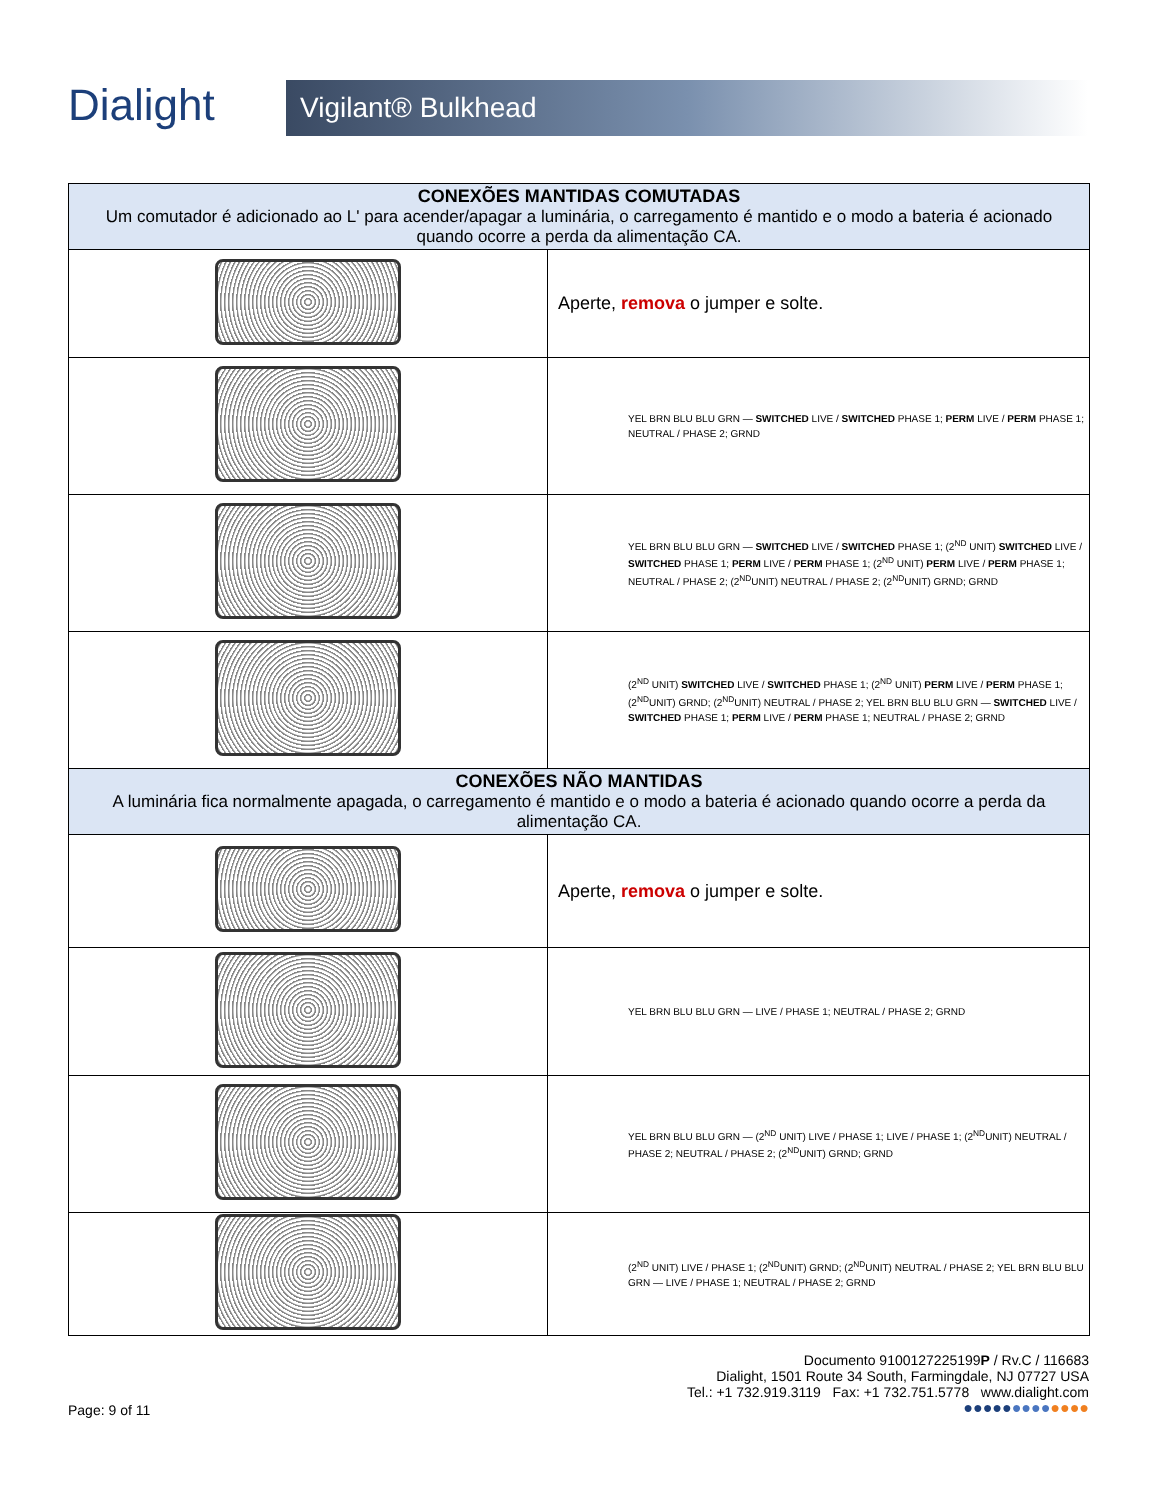Dialight
Vigilant® Bulkhead
| CONEXÕES MANTIDAS COMUTADAS Um comutador é adicionado ao L' para acender/apagar a luminária, o carregamento é mantido e o modo a bateria é acionado quando ocorre a perda da alimentação CA. | |
| | Aperte, remova o jumper e solte. |
| | YEL BRN BLU BLU GRN — SWITCHED LIVE / SWITCHED PHASE 1; PERM LIVE / PERM PHASE 1; NEUTRAL / PHASE 2; GRND |
| | YEL BRN BLU BLU GRN — SWITCHED LIVE / SWITCHED PHASE 1; (2<sup>ND</sup> UNIT) SWITCHED LIVE / SWITCHED PHASE 1; PERM LIVE / PERM PHASE 1; (2<sup>ND</sup> UNIT) PERM LIVE / PERM PHASE 1; NEUTRAL / PHASE 2; (2<sup>ND</sup>UNIT) NEUTRAL / PHASE 2; (2<sup>ND</sup>UNIT) GRND; GRND |
| | (2<sup>ND</sup> UNIT) SWITCHED LIVE / SWITCHED PHASE 1; (2<sup>ND</sup> UNIT) PERM LIVE / PERM PHASE 1; (2<sup>ND</sup>UNIT) GRND; (2<sup>ND</sup>UNIT) NEUTRAL / PHASE 2; YEL BRN BLU BLU GRN — SWITCHED LIVE / SWITCHED PHASE 1; PERM LIVE / PERM PHASE 1; NEUTRAL / PHASE 2; GRND |
| CONEXÕES NÃO MANTIDAS A luminária fica normalmente apagada, o carregamento é mantido e o modo a bateria é acionado quando ocorre a perda da alimentação CA. | |
| | Aperte, remova o jumper e solte. |
| | YEL BRN BLU BLU GRN — LIVE / PHASE 1; NEUTRAL / PHASE 2; GRND |
| | YEL BRN BLU BLU GRN — (2<sup>ND</sup> UNIT) LIVE / PHASE 1; LIVE / PHASE 1; (2<sup>ND</sup>UNIT) NEUTRAL / PHASE 2; NEUTRAL / PHASE 2; (2<sup>ND</sup>UNIT) GRND; GRND |
| | (2<sup>ND</sup> UNIT) LIVE / PHASE 1; (2<sup>ND</sup>UNIT) GRND; (2<sup>ND</sup>UNIT) NEUTRAL / PHASE 2; YEL BRN BLU BLU GRN — LIVE / PHASE 1; NEUTRAL / PHASE 2; GRND |
Documento 9100127225199P / Rv.C / 116683
Dialight, 1501 Route 34 South, Farmingdale, NJ 07727 USA
Tel.: +1 732.919.3119 Fax: +1 732.751.5778 www.dialight.com
●●●●●●●●●●●●●
Page: 9 of 11